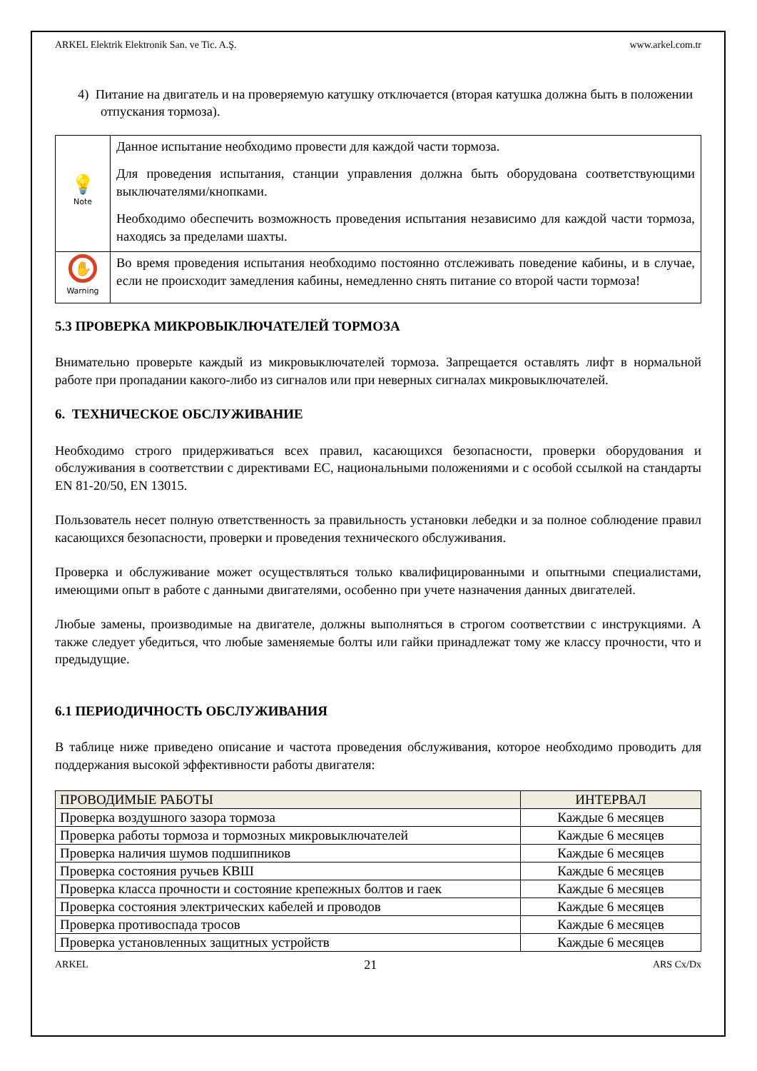ARKEL Elektrik Elektronik San. ve Tic. A.Ş. www.arkel.com.tr
4) Питание на двигатель и на проверяемую катушку отключается (вторая катушка должна быть в положении отпускания тормоза).
| 💡 Note | Данное испытание необходимо провести для каждой части тормоза. Для проведения испытания, станции управления должна быть оборудована соответствующими выключателями/кнопками. Необходимо обеспечить возможность проведения испытания независимо для каждой части тормоза, находясь за пределами шахты. |
| ✋ Warning | Во время проведения испытания необходимо постоянно отслеживать поведение кабины, и в случае, если не происходит замедления кабины, немедленно снять питание со второй части тормоза! |
5.3 ПРОВЕРКА МИКРОВЫКЛЮЧАТЕЛЕЙ ТОРМОЗА
Внимательно проверьте каждый из микровыключателей тормоза. Запрещается оставлять лифт в нормальной работе при пропадании какого-либо из сигналов или при неверных сигналах микровыключателей.
6. ТЕХНИЧЕСКОЕ ОБСЛУЖИВАНИЕ
Необходимо строго придерживаться всех правил, касающихся безопасности, проверки оборудования и обслуживания в соответствии с директивами ЕС, национальными положениями и с особой ссылкой на стандарты EN 81-20/50, EN 13015.
Пользователь несет полную ответственность за правильность установки лебедки и за полное соблюдение правил касающихся безопасности, проверки и проведения технического обслуживания.
Проверка и обслуживание может осуществляться только квалифицированными и опытными специалистами, имеющими опыт в работе с данными двигателями, особенно при учете назначения данных двигателей.
Любые замены, производимые на двигателе, должны выполняться в строгом соответствии с инструкциями. А также следует убедиться, что любые заменяемые болты или гайки принадлежат тому же классу прочности, что и предыдущие.
6.1 ПЕРИОДИЧНОСТЬ ОБСЛУЖИВАНИЯ
В таблице ниже приведено описание и частота проведения обслуживания, которое необходимо проводить для поддержания высокой эффективности работы двигателя:
| ПРОВОДИМЫЕ РАБОТЫ | ИНТЕРВАЛ |
| --- | --- |
| Проверка воздушного зазора тормоза | Каждые 6 месяцев |
| Проверка работы тормоза и тормозных микровыключателей | Каждые 6 месяцев |
| Проверка наличия шумов подшипников | Каждые 6 месяцев |
| Проверка состояния ручьев КВШ | Каждые 6 месяцев |
| Проверка класса прочности и состояние крепежных болтов и гаек | Каждые 6 месяцев |
| Проверка состояния электрических кабелей и проводов | Каждые 6 месяцев |
| Проверка противоспада тросов | Каждые 6 месяцев |
| Проверка установленных защитных устройств | Каждые 6 месяцев |
ARKEL 21 ARS Cx/Dx